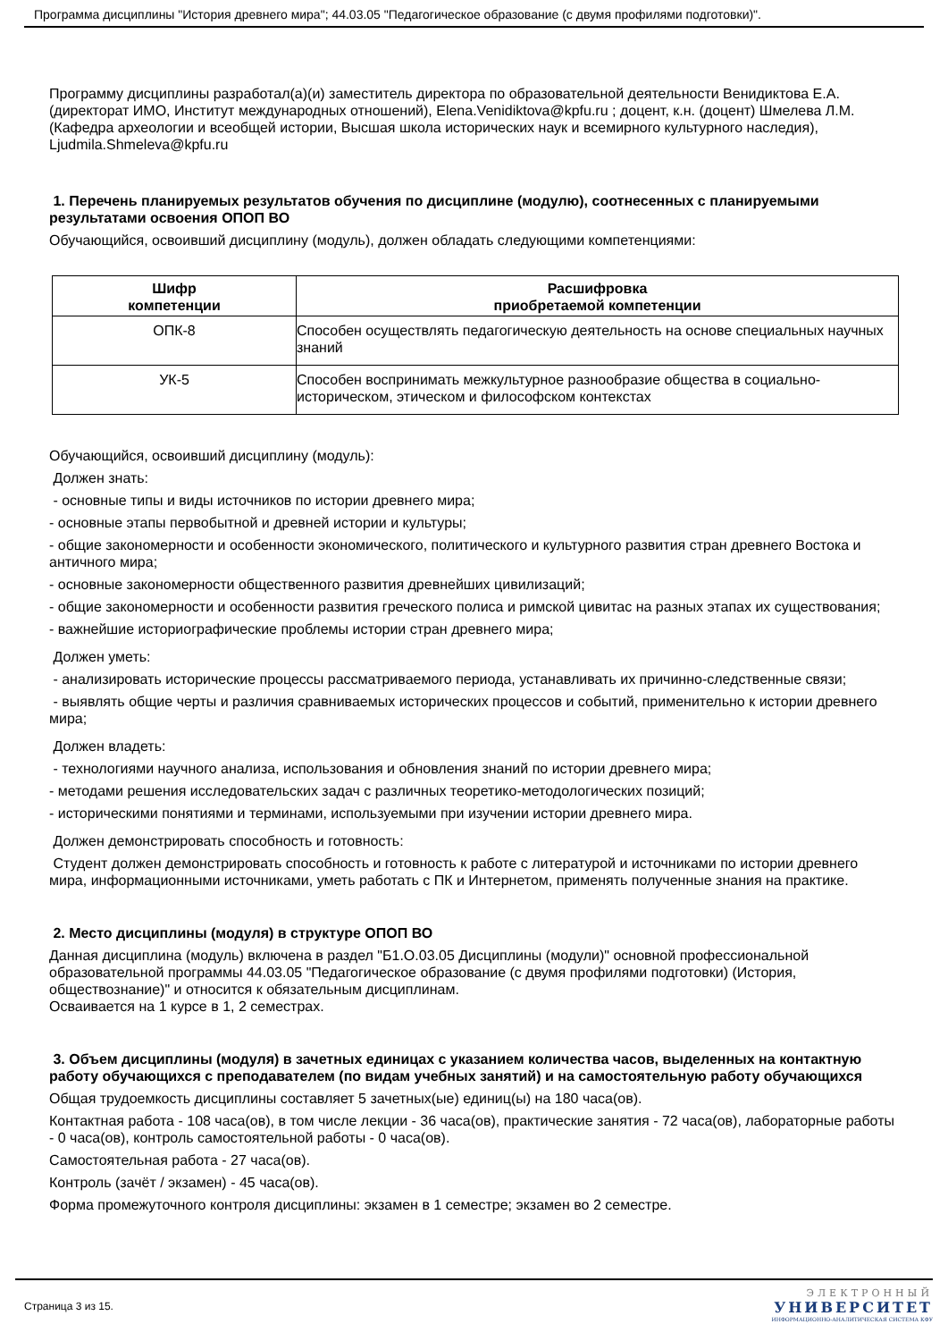Программа дисциплины "История древнего мира"; 44.03.05 "Педагогическое образование (с двумя профилями подготовки)".
Программу дисциплины разработал(а)(и) заместитель директора по образовательной деятельности Венидиктова Е.А. (директорат ИМО, Институт международных отношений), Elena.Venidiktova@kpfu.ru ; доцент, к.н. (доцент) Шмелева Л.М. (Кафедра археологии и всеобщей истории, Высшая школа исторических наук и всемирного культурного наследия), Ljudmila.Shmeleva@kpfu.ru
1. Перечень планируемых результатов обучения по дисциплине (модулю), соотнесенных с планируемыми результатами освоения ОПОП ВО
Обучающийся, освоивший дисциплину (модуль), должен обладать следующими компетенциями:
| Шифр компетенции | Расшифровка приобретаемой компетенции |
| --- | --- |
| ОПК-8 | Способен осуществлять педагогическую деятельность на основе специальных научных знаний |
| УК-5 | Способен воспринимать межкультурное разнообразие общества в социально-историческом, этическом и философском контекстах |
Обучающийся, освоивший дисциплину (модуль):
Должен знать:
- основные типы и виды источников по истории древнего мира;
- основные этапы первобытной и древней истории и культуры;
- общие закономерности и особенности экономического, политического и культурного развития стран древнего Востока и античного мира;
- основные закономерности общественного развития древнейших цивилизаций;
- общие закономерности и особенности развития греческого полиса и римской цивитас на разных этапах их существования;
- важнейшие историографические проблемы истории стран древнего мира;
Должен уметь:
- анализировать исторические процессы рассматриваемого периода, устанавливать их причинно-следственные связи;
- выявлять общие черты и различия сравниваемых исторических процессов и событий, применительно к истории древнего мира;
Должен владеть:
- технологиями научного анализа, использования и обновления знаний по истории древнего мира;
- методами решения исследовательских задач с различных теоретико-методологических позиций;
- историческими понятиями и терминами, используемыми при изучении истории древнего мира.
Должен демонстрировать способность и готовность:
Студент должен демонстрировать способность и готовность к работе с литературой и источниками по истории древнего мира, информационными источниками, уметь работать с ПК и Интернетом, применять полученные знания на практике.
2. Место дисциплины (модуля) в структуре ОПОП ВО
Данная дисциплина (модуль) включена в раздел "Б1.О.03.05 Дисциплины (модули)" основной профессиональной образовательной программы 44.03.05 "Педагогическое образование (с двумя профилями подготовки) (История, обществознание)" и относится к обязательным дисциплинам.
Осваивается на 1 курсе в 1, 2 семестрах.
3. Объем дисциплины (модуля) в зачетных единицах с указанием количества часов, выделенных на контактную работу обучающихся с преподавателем (по видам учебных занятий) и на самостоятельную работу обучающихся
Общая трудоемкость дисциплины составляет 5 зачетных(ые) единиц(ы) на 180 часа(ов).
Контактная работа - 108 часа(ов), в том числе лекции - 36 часа(ов), практические занятия - 72 часа(ов), лабораторные работы - 0 часа(ов), контроль самостоятельной работы - 0 часа(ов).
Самостоятельная работа - 27 часа(ов).
Контроль (зачёт / экзамен) - 45 часа(ов).
Форма промежуточного контроля дисциплины: экзамен в 1 семестре; экзамен во 2 семестре.
Страница 3 из 15.
ЭЛЕКТРОННЫЙ
УНИВЕРСИТЕТ
ИНФОРМАЦИОННО-АНАЛИТИЧЕСКАЯ СИСТЕМА КФУ